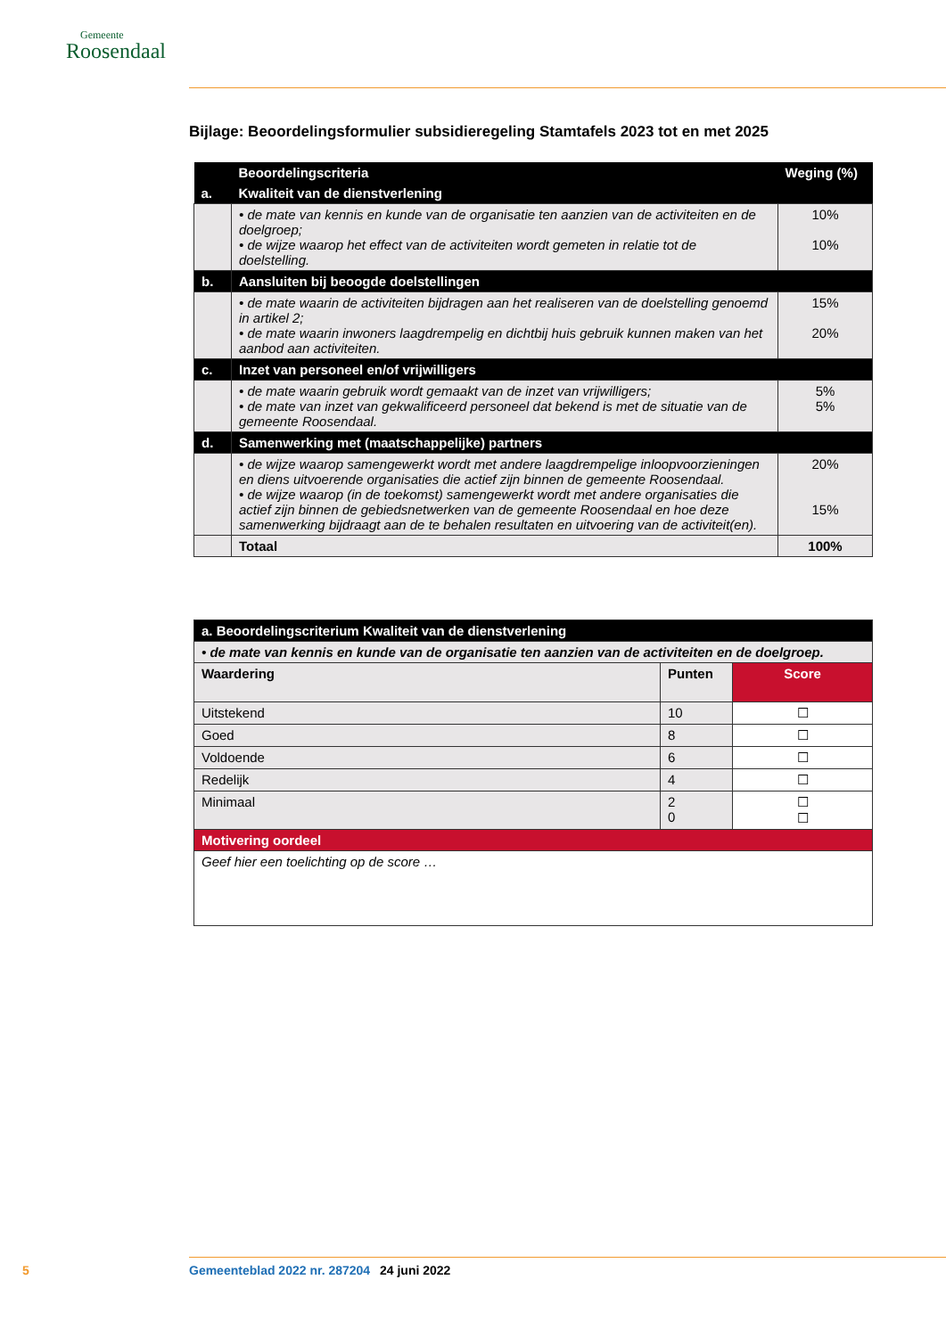Gemeente
Roosendaal
Bijlage: Beoordelingsformulier subsidieregeling Stamtafels 2023 tot en met 2025
| | Beoordelingscriteria | Weging (%) |
| a. | Kwaliteit van de dienstverlening | |
| | • de mate van kennis en kunde van de organisatie ten aanzien van de activiteiten en de doelgroep; • de wijze waarop het effect van de activiteiten wordt gemeten in relatie tot de doelstelling. | 10% 10% |
| b. | Aansluiten bij beoogde doelstellingen | |
| | • de mate waarin de activiteiten bijdragen aan het realiseren van de doelstelling genoemd in artikel 2; • de mate waarin inwoners laagdrempelig en dichtbij huis gebruik kunnen maken van het aanbod aan activiteiten. | 15% 20% |
| c. | Inzet van personeel en/of vrijwilligers | |
| | • de mate waarin gebruik wordt gemaakt van de inzet van vrijwilligers; • de mate van inzet van gekwalificeerd personeel dat bekend is met de situatie van de gemeente Roosendaal. | 5% 5% |
| d. | Samenwerking met (maatschappelijke) partners | |
| | • de wijze waarop samengewerkt wordt met andere laagdrempelige inloopvoorzieningen en diens uitvoerende organisaties die actief zijn binnen de gemeente Roosendaal. • de wijze waarop (in de toekomst) samengewerkt wordt met andere organisaties die actief zijn binnen de gebiedsnetwerken van de gemeente Roosendaal en hoe deze samenwerking bijdraagt aan de te behalen resultaten en uitvoering van de activiteit(en). | 20% 15% |
| | Totaal | 100% |
| a. Beoordelingscriterium Kwaliteit van de dienstverlening | | |
| • de mate van kennis en kunde van de organisatie ten aanzien van de activiteiten en de doelgroep. | | |
| Waardering | Punten | Score |
| Uitstekend | 10 | ☐ |
| Goed | 8 | ☐ |
| Voldoende | 6 | ☐ |
| Redelijk | 4 | ☐ |
| Minimaal | 2 0 | ☐ ☐ |
| Motivering oordeel | | |
| Geef hier een toelichting op de score … | | |
5 Gemeenteblad 2022 nr. 287204 24 juni 2022